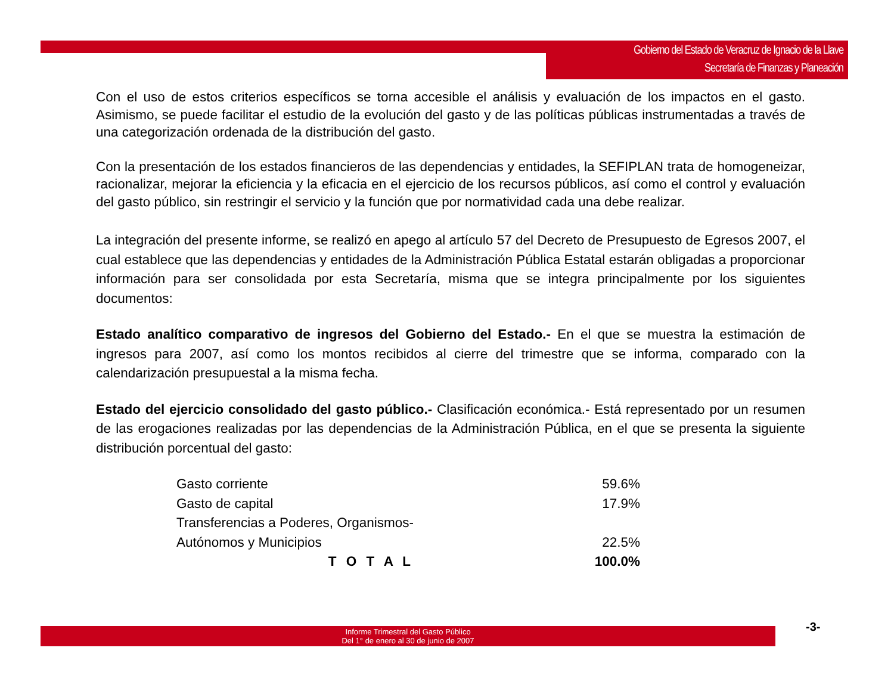Gobierno del Estado de Veracruz de Ignacio de la Llave
Secretaría de Finanzas y Planeación
Con el uso de estos criterios específicos se torna accesible el análisis y evaluación de los impactos en el gasto. Asimismo, se puede facilitar el estudio de la evolución del gasto y de las políticas públicas instrumentadas a través de una categorización ordenada de la distribución del gasto.
Con la presentación de los estados financieros de las dependencias y entidades, la SEFIPLAN trata de homogeneizar, racionalizar, mejorar la eficiencia y la eficacia en el ejercicio de los recursos públicos, así como el control y evaluación del gasto público, sin restringir el servicio y la función que por normatividad cada una debe realizar.
La integración del presente informe, se realizó en apego al artículo 57 del Decreto de Presupuesto de Egresos 2007, el cual establece que las dependencias y entidades de la Administración Pública Estatal estarán obligadas a proporcionar información para ser consolidada por esta Secretaría, misma que se integra principalmente por los siguientes documentos:
Estado analítico comparativo de ingresos del Gobierno del Estado.- En el que se muestra la estimación de ingresos para 2007, así como los montos recibidos al cierre del trimestre que se informa, comparado con la calendarización presupuestal a la misma fecha.
Estado del ejercicio consolidado del gasto público.- Clasificación económica.- Está representado por un resumen de las erogaciones realizadas por las dependencias de la Administración Pública, en el que se presenta la siguiente distribución porcentual del gasto:
| Gasto corriente | 59.6% |
| Gasto de capital | 17.9% |
| Transferencias a Poderes, Organismos- | |
| Autónomos y Municipios | 22.5% |
| T O T A L | 100.0% |
Informe Trimestral del Gasto Público
Del 1° de enero al 30 de junio de 2007
-3-